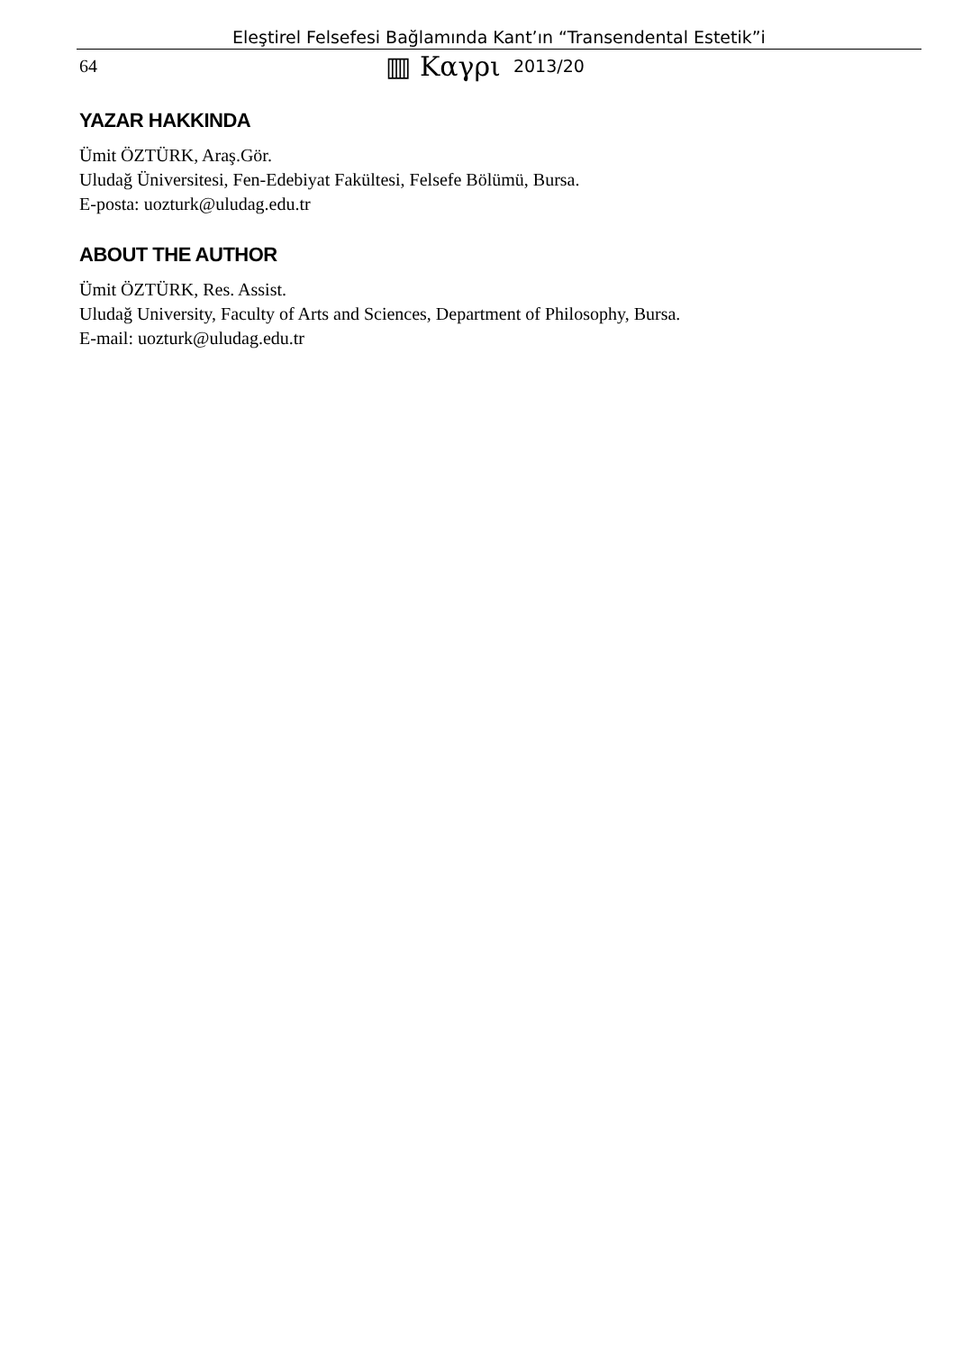Eleştirel Felsefesi Bağlamında Kant’ın “Transendental Estetik”i
64 ▥ Καγρι 2013/20
YAZAR HAKKINDA
Ümit ÖZTÜRK, Araş.Gör.
Uludağ Üniversitesi, Fen-Edebiyat Fakültesi, Felsefe Bölümü, Bursa.
E-posta: uozturk@uludag.edu.tr
ABOUT THE AUTHOR
Ümit ÖZTÜRK, Res. Assist.
Uludağ University, Faculty of Arts and Sciences, Department of Philosophy, Bursa.
E-mail: uozturk@uludag.edu.tr